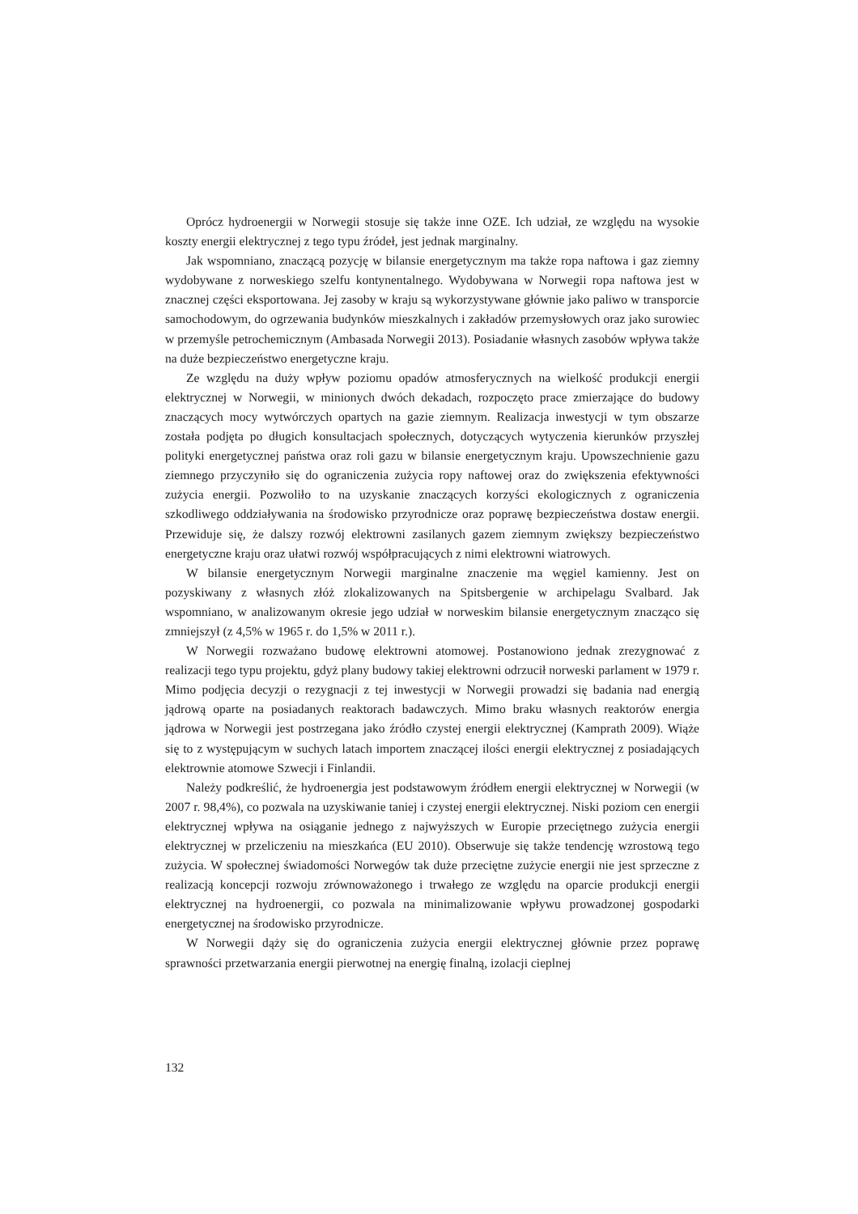Oprócz hydroenergii w Norwegii stosuje się także inne OZE. Ich udział, ze względu na wysokie koszty energii elektrycznej z tego typu źródeł, jest jednak marginalny.
Jak wspomniano, znaczącą pozycję w bilansie energetycznym ma także ropa naftowa i gaz ziemny wydobywane z norweskiego szelfu kontynentalnego. Wydobywana w Norwegii ropa naftowa jest w znacznej części eksportowana. Jej zasoby w kraju są wykorzystywane głównie jako paliwo w transporcie samochodowym, do ogrzewania budynków mieszkalnych i zakładów przemysłowych oraz jako surowiec w przemyśle petrochemicznym (Ambasada Norwegii 2013). Posiadanie własnych zasobów wpływa także na duże bezpieczeństwo energetyczne kraju.
Ze względu na duży wpływ poziomu opadów atmosferycznych na wielkość produkcji energii elektrycznej w Norwegii, w minionych dwóch dekadach, rozpoczęto prace zmierzające do budowy znaczących mocy wytwórczych opartych na gazie ziemnym. Realizacja inwestycji w tym obszarze została podjęta po długich konsultacjach społecznych, dotyczących wytyczenia kierunków przyszłej polityki energetycznej państwa oraz roli gazu w bilansie energetycznym kraju. Upowszechnienie gazu ziemnego przyczyniło się do ograniczenia zużycia ropy naftowej oraz do zwiększenia efektywności zużycia energii. Pozwoliło to na uzyskanie znaczących korzyści ekologicznych z ograniczenia szkodliwego oddziaływania na środowisko przyrodnicze oraz poprawę bezpieczeństwa dostaw energii. Przewiduje się, że dalszy rozwój elektrowni zasilanych gazem ziemnym zwiększy bezpieczeństwo energetyczne kraju oraz ułatwi rozwój współpracujących z nimi elektrowni wiatrowych.
W bilansie energetycznym Norwegii marginalne znaczenie ma węgiel kamienny. Jest on pozyskiwany z własnych złóż zlokalizowanych na Spitsbergenie w archipelagu Svalbard. Jak wspomniano, w analizowanym okresie jego udział w norweskim bilansie energetycznym znacząco się zmniejszył (z 4,5% w 1965 r. do 1,5% w 2011 r.).
W Norwegii rozważano budowę elektrowni atomowej. Postanowiono jednak zrezygnować z realizacji tego typu projektu, gdyż plany budowy takiej elektrowni odrzucił norweski parlament w 1979 r. Mimo podjęcia decyzji o rezygnacji z tej inwestycji w Norwegii prowadzi się badania nad energią jądrową oparte na posiadanych reaktorach badawczych. Mimo braku własnych reaktorów energia jądrowa w Norwegii jest postrzegana jako źródło czystej energii elektrycznej (Kamprath 2009). Wiąże się to z występującym w suchych latach importem znaczącej ilości energii elektrycznej z posiadających elektrownie atomowe Szwecji i Finlandii.
Należy podkreślić, że hydroenergia jest podstawowym źródłem energii elektrycznej w Norwegii (w 2007 r. 98,4%), co pozwala na uzyskiwanie taniej i czystej energii elektrycznej. Niski poziom cen energii elektrycznej wpływa na osiąganie jednego z najwyższych w Europie przeciętnego zużycia energii elektrycznej w przeliczeniu na mieszkańca (EU 2010). Obserwuje się także tendencję wzrostową tego zużycia. W społecznej świadomości Norwegów tak duże przeciętne zużycie energii nie jest sprzeczne z realizacją koncepcji rozwoju zrównoważonego i trwałego ze względu na oparcie produkcji energii elektrycznej na hydroenergii, co pozwala na minimalizowanie wpływu prowadzonej gospodarki energetycznej na środowisko przyrodnicze.
W Norwegii dąży się do ograniczenia zużycia energii elektrycznej głównie przez poprawę sprawności przetwarzania energii pierwotnej na energię finalną, izolacji cieplnej
132